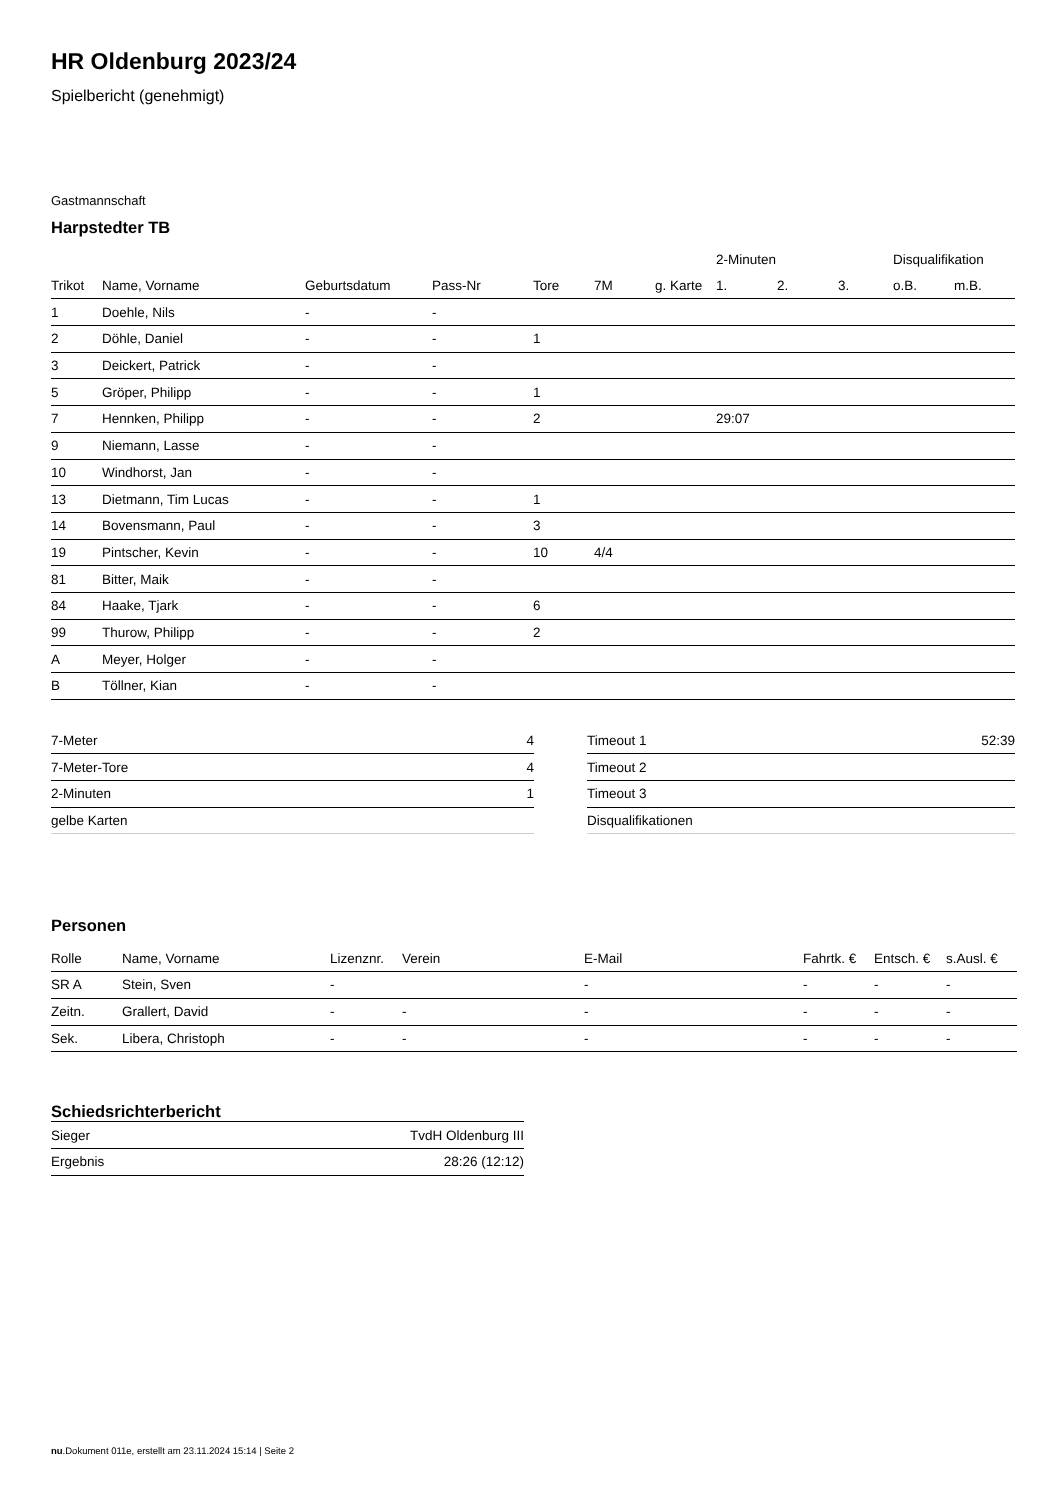HR Oldenburg 2023/24
Spielbericht (genehmigt)
Gastmannschaft
Harpstedter TB
| | | | | | | | 2-Minuten | | | Disqualifikation | |
| --- | --- | --- | --- | --- | --- | --- | --- | --- | --- | --- | --- |
| Trikot | Name, Vorname | Geburtsdatum | Pass-Nr | Tore | 7M | g. Karte | 1. | 2. | 3. | o.B. | m.B. |
| 1 | Doehle, Nils | - | - | | | | | | | | |
| 2 | Döhle, Daniel | - | - | 1 | | | | | | | |
| 3 | Deickert, Patrick | - | - | | | | | | | | |
| 5 | Gröper, Philipp | - | - | 1 | | | | | | | |
| 7 | Hennken, Philipp | - | - | 2 | | | 29:07 | | | | |
| 9 | Niemann, Lasse | - | - | | | | | | | | |
| 10 | Windhorst, Jan | - | - | | | | | | | | |
| 13 | Dietmann, Tim Lucas | - | - | 1 | | | | | | | |
| 14 | Bovensmann, Paul | - | - | 3 | | | | | | | |
| 19 | Pintscher, Kevin | - | - | 10 | 4/4 | | | | | | |
| 81 | Bitter, Maik | - | - | | | | | | | | |
| 84 | Haake, Tjark | - | - | 6 | | | | | | | |
| 99 | Thurow, Philipp | - | - | 2 | | | | | | | |
| A | Meyer, Holger | - | - | | | | | | | | |
| B | Töllner, Kian | - | - | | | | | | | | |
| 7-Meter | 4 |
| 7-Meter-Tore | 4 |
| 2-Minuten | 1 |
| gelbe Karten | |
| Timeout 1 | 52:39 |
| Timeout 2 | |
| Timeout 3 | |
| Disqualifikationen | |
Personen
| Rolle | Name, Vorname | Lizenznr. | Verein | E-Mail | Fahrtk. € | Entsch. € | s.Ausl. € |
| --- | --- | --- | --- | --- | --- | --- | --- |
| SR A | Stein, Sven | - | | - | - | - | - |
| Zeitn. | Grallert, David | - | - | - | - | - | - |
| Sek. | Libera, Christoph | - | - | - | - | - | - |
Schiedsrichterbericht
| Sieger | TvdH Oldenburg III |
| Ergebnis | 28:26 (12:12) |
nu.Dokument 011e, erstellt am 23.11.2024 15:14 | Seite 2